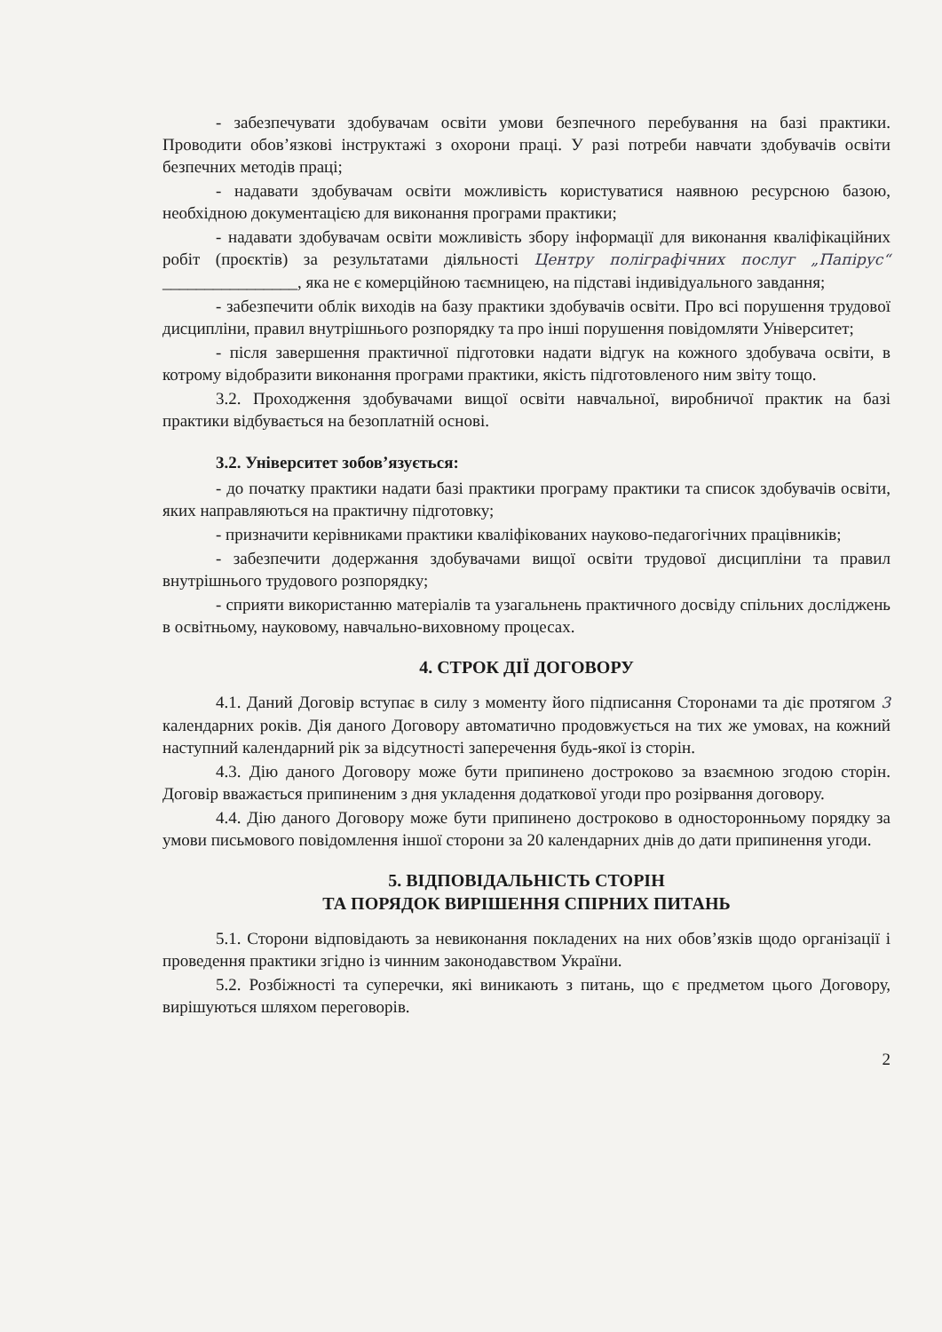- забезпечувати здобувачам освіти умови безпечного перебування на базі практики. Проводити обов’язкові інструктажі з охорони праці. У разі потреби навчати здобувачів освіти безпечних методів праці;
- надавати здобувачам освіти можливість користуватися наявною ресурсною базою, необхідною документацією для виконання програми практики;
- надавати здобувачам освіти можливість збору інформації для виконання кваліфікаційних робіт (проєктів) за результатами діяльності Центру поліграфічних послуг „Папірус“ ________________, яка не є комерційною таємницею, на підставі індивідуального завдання;
- забезпечити облік виходів на базу практики здобувачів освіти. Про всі порушення трудової дисципліни, правил внутрішнього розпорядку та про інші порушення повідомляти Університет;
- після завершення практичної підготовки надати відгук на кожного здобувача освіти, в котрому відобразити виконання програми практики, якість підготовленого ним звіту тощо.
3.2. Проходження здобувачами вищої освіти навчальної, виробничої практик на базі практики відбувається на безоплатній основі.
3.2. Університет зобов’язується:
- до початку практики надати базі практики програму практики та список здобувачів освіти, яких направляються на практичну підготовку;
- призначити керівниками практики кваліфікованих науково-педагогічних працівників;
- забезпечити додержання здобувачами вищої освіти трудової дисципліни та правил внутрішнього трудового розпорядку;
- сприяти використанню матеріалів та узагальнень практичного досвіду спільних досліджень в освітньому, науковому, навчально-виховному процесах.
4. СТРОК ДІЇ ДОГОВОРУ
4.1. Даний Договір вступає в силу з моменту його підписання Сторонами та діє протягом 3 календарних років. Дія даного Договору автоматично продовжується на тих же умовах, на кожний наступний календарний рік за відсутності заперечення будь-якої із сторін.
4.3. Дію даного Договору може бути припинено достроково за взаємною згодою сторін. Договір вважається припиненим з дня укладення додаткової угоди про розірвання договору.
4.4. Дію даного Договору може бути припинено достроково в односторонньому порядку за умови письмового повідомлення іншої сторони за 20 календарних днів до дати припинення угоди.
5. ВІДПОВІДАЛЬНІСТЬ СТОРІН
ТА ПОРЯДОК ВИРІШЕННЯ СПІРНИХ ПИТАНЬ
5.1. Сторони відповідають за невиконання покладених на них обов’язків щодо організації і проведення практики згідно із чинним законодавством України.
5.2. Розбіжності та суперечки, які виникають з питань, що є предметом цього Договору, вирішуються шляхом переговорів.
2